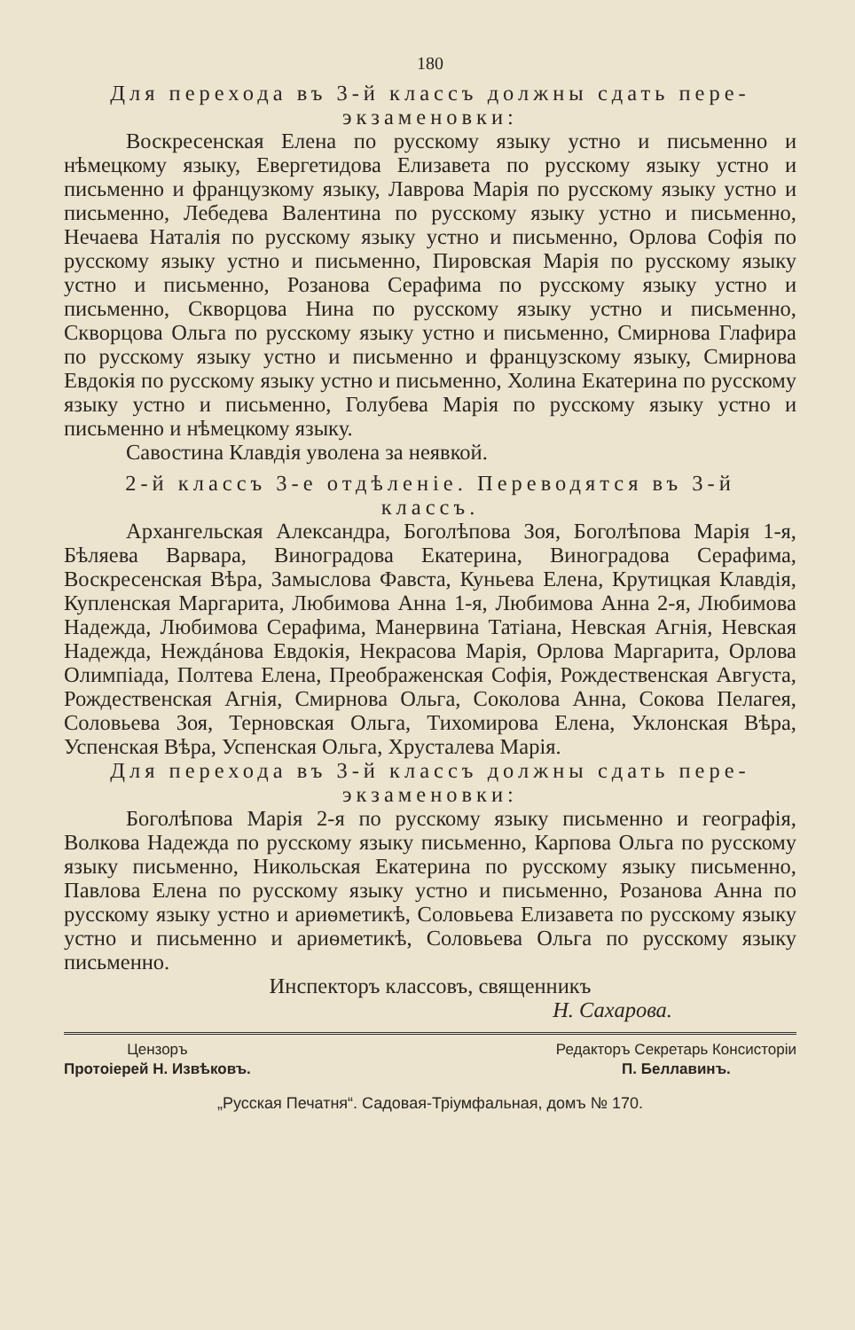180
Для перехода въ 3-й классъ должны сдать пере-
экзаменовки:
Воскресенская Елена по русскому языку устно и письменно и нѣмецкому языку, Евергетидова Елизавета по русскому языку устно и письменно и французкому языку, Лаврова Марія по русскому языку устно и письменно, Лебедева Валентина по русскому языку устно и письменно, Нечаева Наталія по русскому языку устно и письменно, Орлова Софія по русскому языку устно и письменно, Пировская Марія по русскому языку устно и письменно, Розанова Серафима по русскому языку устно и письменно, Скворцова Нина по русскому языку устно и письменно, Скворцова Ольга по русскому языку устно и письменно, Смирнова Глафира по русскому языку устно и письменно и французскому языку, Смирнова Евдокія по русскому языку устно и письменно, Холина Екатерина по русскому языку устно и письменно, Голубева Марія по русскому языку устно и письменно и нѣмецкому языку.
Савостина Клавдія уволена за неявкой.
2-й классъ 3-е отдѣленіе. Переводятся въ 3-й
классъ.
Архангельская Александра, Боголѣпова Зоя, Боголѣпова Марія 1-я, Бѣляева Варвара, Виноградова Екатерина, Виноградова Серафима, Воскресенская Вѣра, Замыслова Фавста, Куньева Елена, Крутицкая Клавдія, Купленская Маргарита, Любимова Анна 1-я, Любимова Анна 2-я, Любимова Надежда, Любимова Серафима, Манервина Татіана, Невская Агнія, Невская Надежда, Неждáнова Евдокія, Некрасова Марія, Орлова Маргарита, Орлова Олимпіада, Полтева Елена, Преображенская Софія, Рождественская Августа, Рождественская Агнія, Смирнова Ольга, Соколова Анна, Сокова Пелагея, Соловьева Зоя, Терновская Ольга, Тихомирова Елена, Уклонская Вѣра, Успенская Вѣра, Успенская Ольга, Хрусталева Марія.
Для перехода въ 3-й классъ должны сдать пере-
экзаменовки:
Боголѣпова Марія 2-я по русскому языку письменно и географія, Волкова Надежда по русскому языку письменно, Карпова Ольга по русскому языку письменно, Никольская Екатерина по русскому языку письменно, Павлова Елена по русскому языку устно и письменно, Розанова Анна по русскому языку устно и ариѳметикѣ, Соловьева Елизавета по русскому языку устно и письменно и ариѳметикѣ, Соловьева Ольга по русскому языку письменно.
Инспекторъ классовъ, священникъ
Н. Сахарова.
Цензоръ
Протоіерей Н. Извѣковъ.
Редакторъ Секретарь Консисторіи
П. Беллавинъ.
„Русская Печатня“. Садовая-Тріумфальная, домъ № 170.